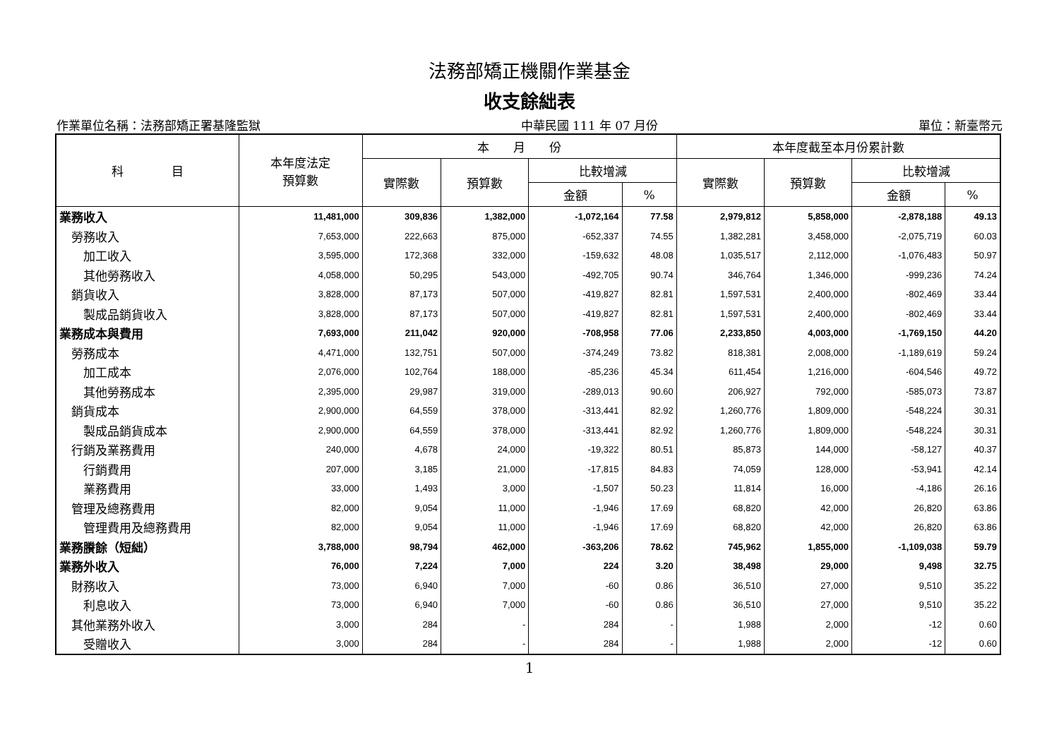法務部矯正機關作業基金
收支餘絀表
作業單位名稱：法務部矯正署基隆監獄 中華民國 111 年 07 月份 單位：新臺幣元
| 科 目 | 本年度法定 預算數 | 本 月 份 | | | | 本年度截至本月份累計數 | | | |
| --- | --- | --- | --- | --- | --- | --- | --- | --- | --- |
| | | 實際數 | 預算數 | 比較增減 | | 實際數 | 預算數 | 比較增減 | |
| | | | | 金額 | % | | | 金額 | % |
| 業務收入 | 11,481,000 | 309,836 | 1,382,000 | -1,072,164 | 77.58 | 2,979,812 | 5,858,000 | -2,878,188 | 49.13 |
| 勞務收入 | 7,653,000 | 222,663 | 875,000 | -652,337 | 74.55 | 1,382,281 | 3,458,000 | -2,075,719 | 60.03 |
| 加工收入 | 3,595,000 | 172,368 | 332,000 | -159,632 | 48.08 | 1,035,517 | 2,112,000 | -1,076,483 | 50.97 |
| 其他勞務收入 | 4,058,000 | 50,295 | 543,000 | -492,705 | 90.74 | 346,764 | 1,346,000 | -999,236 | 74.24 |
| 銷貨收入 | 3,828,000 | 87,173 | 507,000 | -419,827 | 82.81 | 1,597,531 | 2,400,000 | -802,469 | 33.44 |
| 製成品銷貨收入 | 3,828,000 | 87,173 | 507,000 | -419,827 | 82.81 | 1,597,531 | 2,400,000 | -802,469 | 33.44 |
| 業務成本與費用 | 7,693,000 | 211,042 | 920,000 | -708,958 | 77.06 | 2,233,850 | 4,003,000 | -1,769,150 | 44.20 |
| 勞務成本 | 4,471,000 | 132,751 | 507,000 | -374,249 | 73.82 | 818,381 | 2,008,000 | -1,189,619 | 59.24 |
| 加工成本 | 2,076,000 | 102,764 | 188,000 | -85,236 | 45.34 | 611,454 | 1,216,000 | -604,546 | 49.72 |
| 其他勞務成本 | 2,395,000 | 29,987 | 319,000 | -289,013 | 90.60 | 206,927 | 792,000 | -585,073 | 73.87 |
| 銷貨成本 | 2,900,000 | 64,559 | 378,000 | -313,441 | 82.92 | 1,260,776 | 1,809,000 | -548,224 | 30.31 |
| 製成品銷貨成本 | 2,900,000 | 64,559 | 378,000 | -313,441 | 82.92 | 1,260,776 | 1,809,000 | -548,224 | 30.31 |
| 行銷及業務費用 | 240,000 | 4,678 | 24,000 | -19,322 | 80.51 | 85,873 | 144,000 | -58,127 | 40.37 |
| 行銷費用 | 207,000 | 3,185 | 21,000 | -17,815 | 84.83 | 74,059 | 128,000 | -53,941 | 42.14 |
| 業務費用 | 33,000 | 1,493 | 3,000 | -1,507 | 50.23 | 11,814 | 16,000 | -4,186 | 26.16 |
| 管理及總務費用 | 82,000 | 9,054 | 11,000 | -1,946 | 17.69 | 68,820 | 42,000 | 26,820 | 63.86 |
| 管理費用及總務費用 | 82,000 | 9,054 | 11,000 | -1,946 | 17.69 | 68,820 | 42,000 | 26,820 | 63.86 |
| 業務賸餘（短絀） | 3,788,000 | 98,794 | 462,000 | -363,206 | 78.62 | 745,962 | 1,855,000 | -1,109,038 | 59.79 |
| 業務外收入 | 76,000 | 7,224 | 7,000 | 224 | 3.20 | 38,498 | 29,000 | 9,498 | 32.75 |
| 財務收入 | 73,000 | 6,940 | 7,000 | -60 | 0.86 | 36,510 | 27,000 | 9,510 | 35.22 |
| 利息收入 | 73,000 | 6,940 | 7,000 | -60 | 0.86 | 36,510 | 27,000 | 9,510 | 35.22 |
| 其他業務外收入 | 3,000 | 284 | - | 284 | - | 1,988 | 2,000 | -12 | 0.60 |
| 受贈收入 | 3,000 | 284 | - | 284 | - | 1,988 | 2,000 | -12 | 0.60 |
1